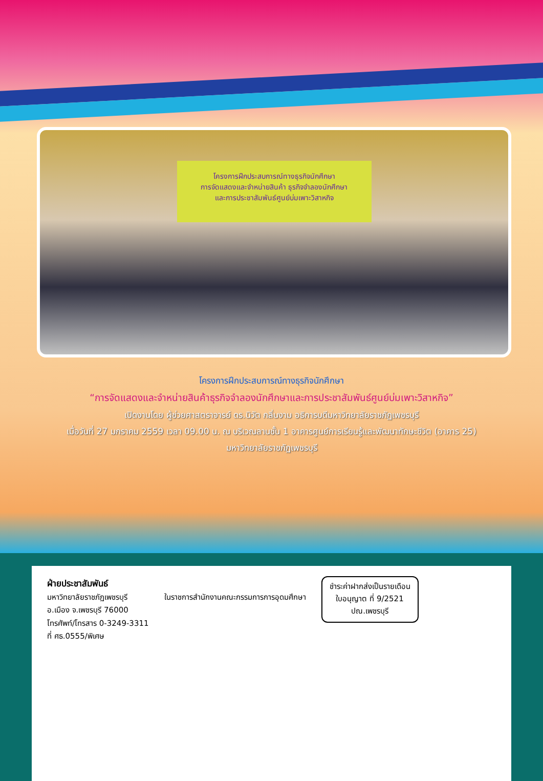โครงการฝึกประสบการณ์ทางธุรกิจนักศึกษา
การจัดแสดงและจำหน่ายสินค้า ธุรกิจจำลองนักศึกษา
และการประชาสัมพันธ์ศูนย์บ่มเพาะวิสาหกิจ
โครงการฝึกประสบการณ์ทางธุรกิจนักศึกษา
“การจัดแสดงและจำหน่ายสินค้าธุรกิจจำลองนักศึกษาและการประชาสัมพันธ์ศูนย์บ่มเพาะวิสาหกิจ”
เปิดงานโดย ผู้ช่วยศาสตราจารย์ ดร.นิวัต กลิ่นงาม อธิการบดีมหาวิทยาลัยราชภัฏเพชรบุรี
เมื่อวันที่ 27 มกราคม 2559 เวลา 09.00 น. ณ บริเวณลานชั้น 1 อาคารศูนย์การเรียนรู้และพัฒนาทักษะชีวิต (อาคาร 25)
มหาวิทยาลัยราชภัฏเพชรบุรี
ฝ่ายประชาสัมพันธ์
มหาวิทยาลัยราชภัฏเพชรบุรี
อ.เมือง จ.เพชรบุรี 76000
โทรศัพท์/โทรสาร 0-3249-3311
ที่ ศธ.0555/พิเศษ
ในราชการสำนักงานคณะกรรมการการอุดมศึกษา
ชำระค่าฝากส่งเป็นรายเดือน
ใบอนุญาต ที่ 9/2521
ปณ.เพชรบุรี